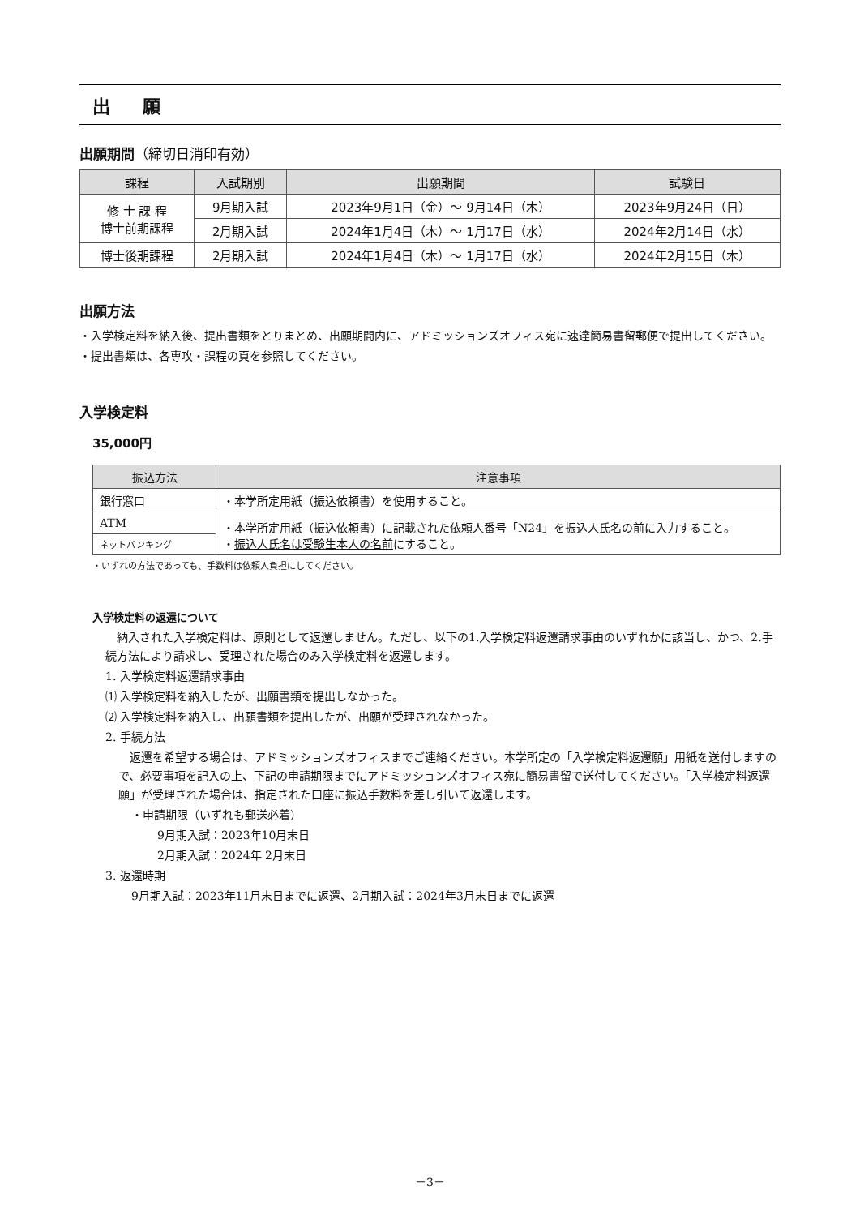出 願
出願期間（締切日消印有効）
| 課程 | 入試期別 | 出願期間 | 試験日 |
| --- | --- | --- | --- |
| 修 士 課 程 博士前期課程 | 9月期入試 | 2023年9月1日（金）～ 9月14日（木） | 2023年9月24日（日） |
| | 2月期入試 | 2024年1月4日（木）～ 1月17日（水） | 2024年2月14日（水） |
| 博士後期課程 | 2月期入試 | 2024年1月4日（木）～ 1月17日（水） | 2024年2月15日（木） |
出願方法
・入学検定料を納入後、提出書類をとりまとめ、出願期間内に、アドミッションズオフィス宛に速達簡易書留郵便で提出してください。
・提出書類は、各専攻・課程の頁を参照してください。
入学検定料
35,000円
| 振込方法 | 注意事項 |
| --- | --- |
| 銀行窓口 | ・本学所定用紙（振込依頼書）を使用すること。 |
| ATM | ・本学所定用紙（振込依頼書）に記載された 依頼人番号「N24」を振込人氏名の前に入力 すること。 ・ 振込人氏名は受験生本人の名前 にすること。 |
| ネットバンキング | |
・いずれの方法であっても、手数料は依頼人負担にしてください。
入学検定料の返還について
　納入された入学検定料は、原則として返還しません。ただし、以下の1.入学検定料返還請求事由のいずれかに該当し、かつ、2.手続方法により請求し、受理された場合のみ入学検定料を返還します。
1. 入学検定料返還請求事由
⑴ 入学検定料を納入したが、出願書類を提出しなかった。
⑵ 入学検定料を納入し、出願書類を提出したが、出願が受理されなかった。
2. 手続方法
　返還を希望する場合は、アドミッションズオフィスまでご連絡ください。本学所定の「入学検定料返還願」用紙を送付しますので、必要事項を記入の上、下記の申請期限までにアドミッションズオフィス宛に簡易書留で送付してください。「入学検定料返還願」が受理された場合は、指定された口座に振込手数料を差し引いて返還します。
・申請期限（いずれも郵送必着）
9月期入試：2023年10月末日
2月期入試：2024年 2月末日
3. 返還時期
9月期入試：2023年11月末日までに返還、2月期入試：2024年3月末日までに返還
－3－